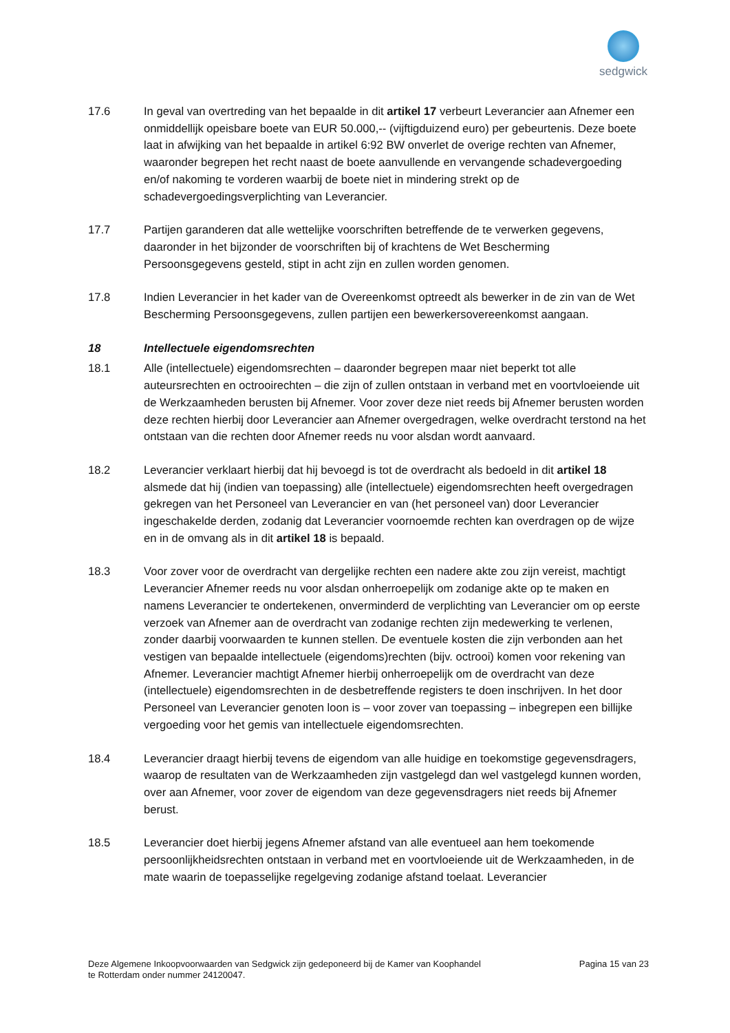sedgwick
17.6 In geval van overtreding van het bepaalde in dit artikel 17 verbeurt Leverancier aan Afnemer een onmiddellijk opeisbare boete van EUR 50.000,-- (vijftigduizend euro) per gebeurtenis. Deze boete laat in afwijking van het bepaalde in artikel 6:92 BW onverlet de overige rechten van Afnemer, waaronder begrepen het recht naast de boete aanvullende en vervangende schadevergoeding en/of nakoming te vorderen waarbij de boete niet in mindering strekt op de schadevergoedingsverplichting van Leverancier.
17.7 Partijen garanderen dat alle wettelijke voorschriften betreffende de te verwerken gegevens, daaronder in het bijzonder de voorschriften bij of krachtens de Wet Bescherming Persoonsgegevens gesteld, stipt in acht zijn en zullen worden genomen.
17.8 Indien Leverancier in het kader van de Overeenkomst optreedt als bewerker in de zin van de Wet Bescherming Persoonsgegevens, zullen partijen een bewerkersovereenkomst aangaan.
18 Intellectuele eigendomsrechten
18.1 Alle (intellectuele) eigendomsrechten – daaronder begrepen maar niet beperkt tot alle auteursrechten en octrooirechten – die zijn of zullen ontstaan in verband met en voortvloeiende uit de Werkzaamheden berusten bij Afnemer. Voor zover deze niet reeds bij Afnemer berusten worden deze rechten hierbij door Leverancier aan Afnemer overgedragen, welke overdracht terstond na het ontstaan van die rechten door Afnemer reeds nu voor alsdan wordt aanvaard.
18.2 Leverancier verklaart hierbij dat hij bevoegd is tot de overdracht als bedoeld in dit artikel 18 alsmede dat hij (indien van toepassing) alle (intellectuele) eigendomsrechten heeft overgedragen gekregen van het Personeel van Leverancier en van (het personeel van) door Leverancier ingeschakelde derden, zodanig dat Leverancier voornoemde rechten kan overdragen op de wijze en in de omvang als in dit artikel 18 is bepaald.
18.3 Voor zover voor de overdracht van dergelijke rechten een nadere akte zou zijn vereist, machtigt Leverancier Afnemer reeds nu voor alsdan onherroepelijk om zodanige akte op te maken en namens Leverancier te ondertekenen, onverminderd de verplichting van Leverancier om op eerste verzoek van Afnemer aan de overdracht van zodanige rechten zijn medewerking te verlenen, zonder daarbij voorwaarden te kunnen stellen. De eventuele kosten die zijn verbonden aan het vestigen van bepaalde intellectuele (eigendoms)rechten (bijv. octrooi) komen voor rekening van Afnemer. Leverancier machtigt Afnemer hierbij onherroepelijk om de overdracht van deze (intellectuele) eigendomsrechten in de desbetreffende registers te doen inschrijven. In het door Personeel van Leverancier genoten loon is – voor zover van toepassing – inbegrepen een billijke vergoeding voor het gemis van intellectuele eigendomsrechten.
18.4 Leverancier draagt hierbij tevens de eigendom van alle huidige en toekomstige gegevensdragers, waarop de resultaten van de Werkzaamheden zijn vastgelegd dan wel vastgelegd kunnen worden, over aan Afnemer, voor zover de eigendom van deze gegevensdragers niet reeds bij Afnemer berust.
18.5 Leverancier doet hierbij jegens Afnemer afstand van alle eventueel aan hem toekomende persoonlijkheidsrechten ontstaan in verband met en voortvloeiende uit de Werkzaamheden, in de mate waarin de toepasselijke regelgeving zodanige afstand toelaat. Leverancier
Deze Algemene Inkoopvoorwaarden van Sedgwick zijn gedeponeerd bij de Kamer van Koophandel
te Rotterdam onder nummer 24120047.
Pagina 15 van 23